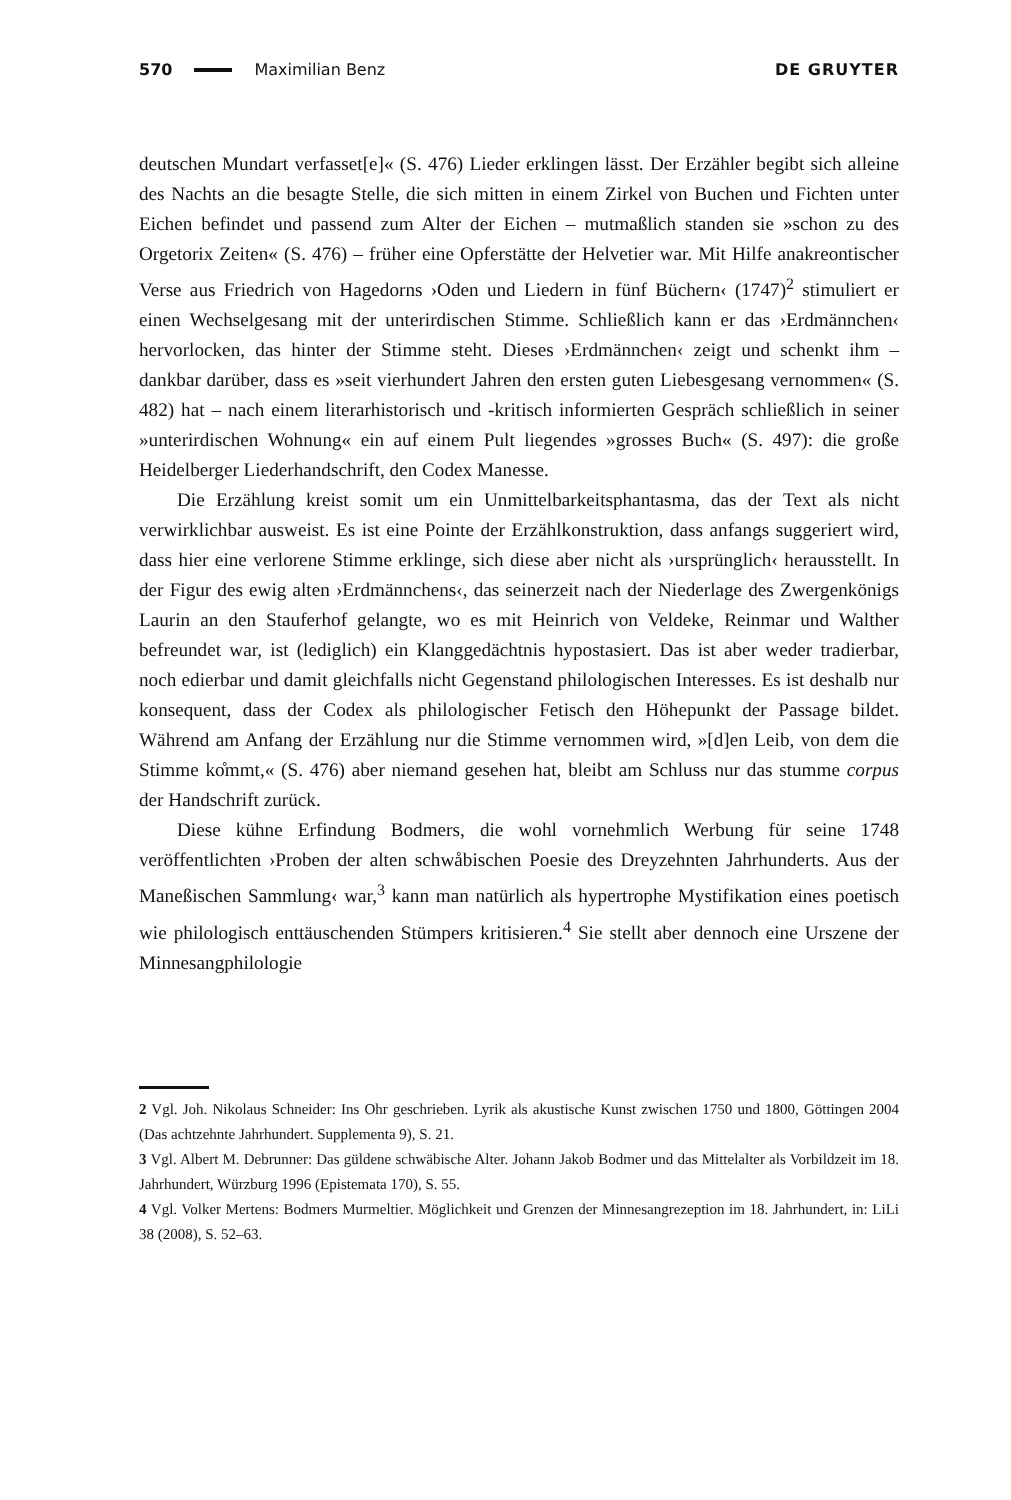570 Maximilian Benz DE GRUYTER
deutschen Mundart verfasset[e]« (S. 476) Lieder erklingen lässt. Der Erzähler begibt sich alleine des Nachts an die besagte Stelle, die sich mitten in einem Zirkel von Buchen und Fichten unter Eichen befindet und passend zum Alter der Eichen – mutmaßlich standen sie »schon zu des Orgetorix Zeiten« (S. 476) – früher eine Opferstätte der Helvetier war. Mit Hilfe anakreontischer Verse aus Friedrich von Hagedorns ›Oden und Liedern in fünf Büchern‹ (1747)<sup>2</sup> stimuliert er einen Wechselgesang mit der unterirdischen Stimme. Schließlich kann er das ›Erdmännchen‹ hervorlocken, das hinter der Stimme steht. Dieses ›Erdmännchen‹ zeigt und schenkt ihm – dankbar darüber, dass es »seit vierhundert Jahren den ersten guten Liebesgesang vernommen« (S. 482) hat – nach einem literarhistorisch und -kritisch informierten Gespräch schließlich in seiner »unterirdischen Wohnung« ein auf einem Pult liegendes »grosses Buch« (S. 497): die große Heidelberger Liederhandschrift, den Codex Manesse.
Die Erzählung kreist somit um ein Unmittelbarkeitsphantasma, das der Text als nicht verwirklichbar ausweist. Es ist eine Pointe der Erzählkonstruktion, dass anfangs suggeriert wird, dass hier eine verlorene Stimme erklinge, sich diese aber nicht als ›ursprünglich‹ herausstellt. In der Figur des ewig alten ›Erdmännchens‹, das seinerzeit nach der Niederlage des Zwergenkönigs Laurin an den Stauferhof gelangte, wo es mit Heinrich von Veldeke, Reinmar und Walther befreundet war, ist (lediglich) ein Klanggedächtnis hypostasiert. Das ist aber weder tradierbar, noch edierbar und damit gleichfalls nicht Gegenstand philologischen Interesses. Es ist deshalb nur konsequent, dass der Codex als philologischer Fetisch den Höhepunkt der Passage bildet. Während am Anfang der Erzählung nur die Stimme vernommen wird, »[d]en Leib, von dem die Stimme ko̊mmt,« (S. 476) aber niemand gesehen hat, bleibt am Schluss nur das stumme corpus der Handschrift zurück.
Diese kühne Erfindung Bodmers, die wohl vornehmlich Werbung für seine 1748 veröffentlichten ›Proben der alten schwåbischen Poesie des Dreyzehnten Jahrhunderts. Aus der Maneßischen Sammlung‹ war,<sup>3</sup> kann man natürlich als hypertrophe Mystifikation eines poetisch wie philologisch enttäuschenden Stümpers kritisieren.<sup>4</sup> Sie stellt aber dennoch eine Urszene der Minnesangphilologie
2 Vgl. Joh. Nikolaus Schneider: Ins Ohr geschrieben. Lyrik als akustische Kunst zwischen 1750 und 1800, Göttingen 2004 (Das achtzehnte Jahrhundert. Supplementa 9), S. 21.
3 Vgl. Albert M. Debrunner: Das güldene schwäbische Alter. Johann Jakob Bodmer und das Mittelalter als Vorbildzeit im 18. Jahrhundert, Würzburg 1996 (Epistemata 170), S. 55.
4 Vgl. Volker Mertens: Bodmers Murmeltier. Möglichkeit und Grenzen der Minnesangrezeption im 18. Jahrhundert, in: LiLi 38 (2008), S. 52–63.